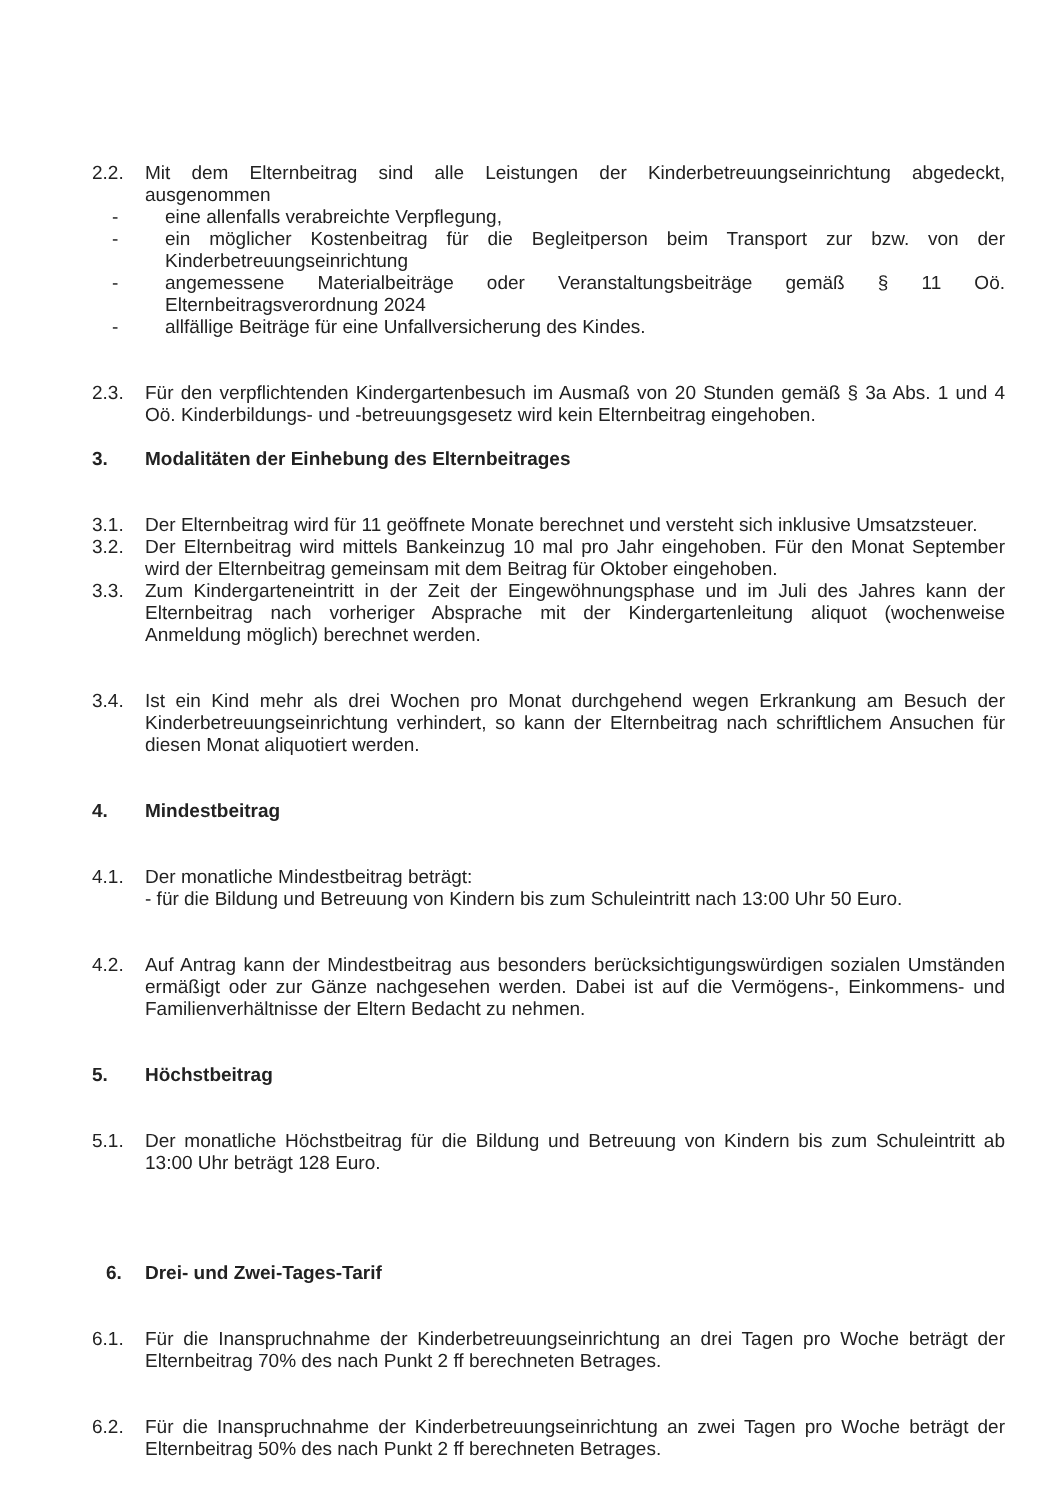2.2. Mit dem Elternbeitrag sind alle Leistungen der Kinderbetreuungseinrichtung abgedeckt, ausgenommen
- eine allenfalls verabreichte Verpflegung,
- ein möglicher Kostenbeitrag für die Begleitperson beim Transport zur bzw. von der Kinderbetreuungseinrichtung
- angemessene Materialbeiträge oder Veranstaltungsbeiträge gemäß § 11 Oö. Elternbeitragsverordnung 2024
- allfällige Beiträge für eine Unfallversicherung des Kindes.
2.3. Für den verpflichtenden Kindergartenbesuch im Ausmaß von 20 Stunden gemäß § 3a Abs. 1 und 4 Oö. Kinderbildungs- und -betreuungsgesetz wird kein Elternbeitrag eingehoben.
3. Modalitäten der Einhebung des Elternbeitrages
3.1. Der Elternbeitrag wird für 11 geöffnete Monate berechnet und versteht sich inklusive Umsatzsteuer.
3.2. Der Elternbeitrag wird mittels Bankeinzug 10 mal pro Jahr eingehoben. Für den Monat September wird der Elternbeitrag gemeinsam mit dem Beitrag für Oktober eingehoben.
3.3. Zum Kindergarteneintritt in der Zeit der Eingewöhnungsphase und im Juli des Jahres kann der Elternbeitrag nach vorheriger Absprache mit der Kindergartenleitung aliquot (wochenweise Anmeldung möglich) berechnet werden.
3.4. Ist ein Kind mehr als drei Wochen pro Monat durchgehend wegen Erkrankung am Besuch der Kinderbetreuungseinrichtung verhindert, so kann der Elternbeitrag nach schriftlichem Ansuchen für diesen Monat aliquotiert werden.
4. Mindestbeitrag
4.1. Der monatliche Mindestbeitrag beträgt:
- für die Bildung und Betreuung von Kindern bis zum Schuleintritt nach 13:00 Uhr 50 Euro.
4.2. Auf Antrag kann der Mindestbeitrag aus besonders berücksichtigungswürdigen sozialen Umständen ermäßigt oder zur Gänze nachgesehen werden. Dabei ist auf die Vermögens-, Einkommens- und Familienverhältnisse der Eltern Bedacht zu nehmen.
5. Höchstbeitrag
5.1. Der monatliche Höchstbeitrag für die Bildung und Betreuung von Kindern bis zum Schuleintritt ab 13:00 Uhr beträgt 128 Euro.
6. Drei- und Zwei-Tages-Tarif
6.1. Für die Inanspruchnahme der Kinderbetreuungseinrichtung an drei Tagen pro Woche beträgt der Elternbeitrag 70% des nach Punkt 2 ff berechneten Betrages.
6.2. Für die Inanspruchnahme der Kinderbetreuungseinrichtung an zwei Tagen pro Woche beträgt der Elternbeitrag 50% des nach Punkt 2 ff berechneten Betrages.